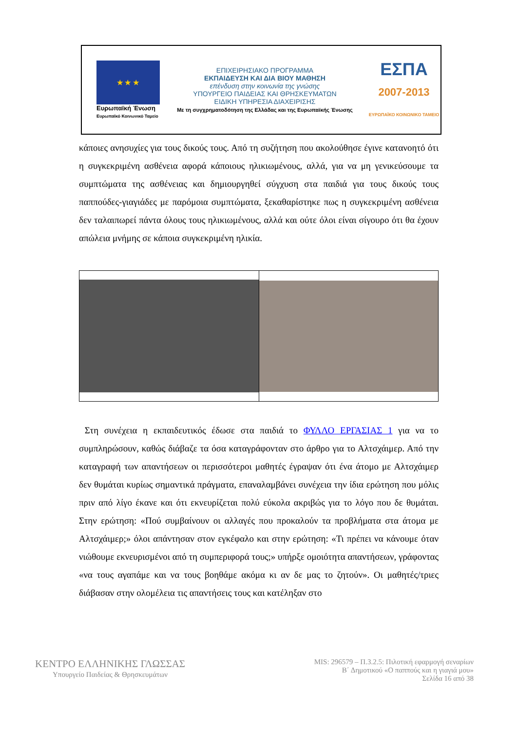★ ★ ★
Ευρωπαϊκή Ένωση
Ευρωπαϊκό Κοινωνικό Ταμείο
ΕΠΙΧΕΙΡΗΣΙΑΚΟ ΠΡΟΓΡΑΜΜΑ
ΕΚΠΑΙΔΕΥΣΗ ΚΑΙ ΔΙΑ ΒΙΟΥ ΜΑΘΗΣΗ
επένδυση στην κοινωνία της γνώσης
ΥΠΟΥΡΓΕΙΟ ΠΑΙΔΕΙΑΣ ΚΑΙ ΘΡΗΣΚΕΥΜΑΤΩΝ
ΕΙΔΙΚΗ ΥΠΗΡΕΣΙΑ ΔΙΑΧΕΙΡΙΣΗΣ
Με τη συγχρηματοδότηση της Ελλάδας και της Ευρωπαϊκής Ένωσης
ΕΣΠΑ
2007-2013
ΕΥΡΩΠΑΪΚΟ ΚΟΙΝΩΝΙΚΟ ΤΑΜΕΙΟ
κάποιες ανησυχίες για τους δικούς τους. Από τη συζήτηση που ακολούθησε έγινε κατανοητό ότι η συγκεκριμένη ασθένεια αφορά κάποιους ηλικιωμένους, αλλά, για να μη γενικεύσουμε τα συμπτώματα της ασθένειας και δημιουργηθεί σύγχυση στα παιδιά για τους δικούς τους παππούδες-γιαγιάδες με παρόμοια συμπτώματα, ξεκαθαρίστηκε πως η συγκεκριμένη ασθένεια δεν ταλαιπωρεί πάντα όλους τους ηλικιωμένους, αλλά και ούτε όλοι είναι σίγουρο ότι θα έχουν απώλεια μνήμης σε κάποια συγκεκριμένη ηλικία.
Στη συνέχεια η εκπαιδευτικός έδωσε στα παιδιά το ΦΥΛΛΟ ΕΡΓΑΣΙΑΣ 1 για να το συμπληρώσουν, καθώς διάβαζε τα όσα καταγράφονταν στο άρθρο για το Αλτσχάιμερ. Από την καταγραφή των απαντήσεων οι περισσότεροι μαθητές έγραψαν ότι ένα άτομο με Αλτσχάιμερ δεν θυμάται κυρίως σημαντικά πράγματα, επαναλαμβάνει συνέχεια την ίδια ερώτηση που μόλις πριν από λίγο έκανε και ότι εκνευρίζεται πολύ εύκολα ακριβώς για το λόγο που δε θυμάται. Στην ερώτηση: «Πού συμβαίνουν οι αλλαγές που προκαλούν τα προβλήματα στα άτομα με Αλτσχάιμερ;» όλοι απάντησαν στον εγκέφαλο και στην ερώτηση: «Τι πρέπει να κάνουμε όταν νιώθουμε εκνευρισμένοι από τη συμπεριφορά τους;» υπήρξε ομοιότητα απαντήσεων, γράφοντας «να τους αγαπάμε και να τους βοηθάμε ακόμα κι αν δε μας το ζητούν». Οι μαθητές/τριες διάβασαν στην ολομέλεια τις απαντήσεις τους και κατέληξαν στο
ΚΕΝΤΡΟ ΕΛΛΗΝΙΚΗΣ ΓΛΩΣΣΑΣ
Υπουργείο Παιδείας & Θρησκευμάτων
MIS: 296579 – Π.3.2.5: Πιλοτική εφαρμογή σεναρίων
Β΄ Δημοτικού «Ο παππούς και η γιαγιά μου»
Σελίδα 16 από 38